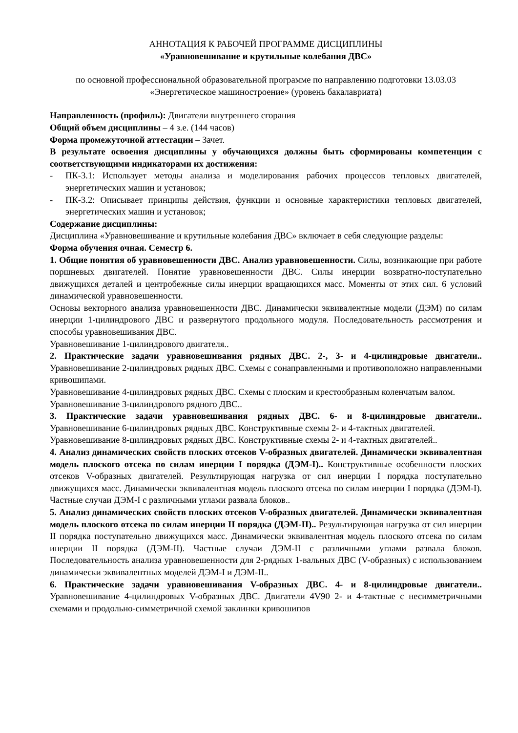АННОТАЦИЯ К РАБОЧЕЙ ПРОГРАММЕ ДИСЦИПЛИНЫ
«Уравновешивание и крутильные колебания ДВС»
по основной профессиональной образовательной программе по направлению подготовки 13.03.03 «Энергетическое машиностроение» (уровень бакалавриата)
Направленность (профиль): Двигатели внутреннего сгорания
Общий объем дисциплины – 4 з.е. (144 часов)
Форма промежуточной аттестации – Зачет.
В результате освоения дисциплины у обучающихся должны быть сформированы компетенции с соответствующими индикаторами их достижения:
- ПК-3.1: Использует методы анализа и моделирования рабочих процессов тепловых двигателей, энергетических машин и установок;
- ПК-3.2: Описывает принципы действия, функции и основные характеристики тепловых двигателей, энергетических машин и установок;
Содержание дисциплины:
Дисциплина «Уравновешивание и крутильные колебания ДВС» включает в себя следующие разделы:
Форма обучения очная. Семестр 6.
1. Общие понятия об уравновешенности ДВС. Анализ уравновешенности. Силы, возникающие при работе поршневых двигателей. Понятие уравновешенности ДВС. Силы инерции возвратно-поступательно движущихся деталей и центробежные силы инерции вращающихся масс. Моменты от этих сил. 6 условий динамической уравновешенности.
Основы векторного анализа уравновешенности ДВС. Динамически эквивалентные модели (ДЭМ) по силам инерции 1-цилиндрового ДВС и развернутого продольного модуля. Последовательность рассмотрения и способы уравновешивания ДВС.
Уравновешивание 1-цилиндрового двигателя..
2. Практические задачи уравновешивания рядных ДВС. 2-, 3- и 4-цилиндровые двигатели.. Уравновешивание 2-цилиндровых рядных ДВС. Схемы с сонаправленными и противоположно направленными кривошипами.
Уравновешивание 4-цилиндровых рядных ДВС. Схемы с плоским и крестообразным коленчатым валом.
Уравновешивание 3-цилиндрового рядного ДВС..
3. Практические задачи уравновешивания рядных ДВС. 6- и 8-цилиндровые двигатели.. Уравновешивание 6-цилиндровых рядных ДВС. Конструктивные схемы 2- и 4-тактных двигателей.
Уравновешивание 8-цилиндровых рядных ДВС. Конструктивные схемы 2- и 4-тактных двигателей..
4. Анализ динамических свойств плоских отсеков V-образных двигателей. Динамически эквивалентная модель плоского отсека по силам инерции I порядка (ДЭМ-I).. Конструктивные особенности плоских отсеков V-образных двигателей. Результирующая нагрузка от сил инерции I порядка поступательно движущихся масс. Динамически эквивалентная модель плоского отсека по силам инерции I порядка (ДЭМ-I). Частные случаи ДЭМ-I с различными углами развала блоков..
5. Анализ динамических свойств плоских отсеков V-образных двигателей. Динамически эквивалентная модель плоского отсека по силам инерции II порядка (ДЭМ-II).. Результирующая нагрузка от сил инерции II порядка поступательно движущихся масс. Динамически эквивалентная модель плоского отсека по силам инерции II порядка (ДЭМ-II). Частные случаи ДЭМ-II с различными углами развала блоков. Последовательность анализа уравновешенности для 2-рядных 1-вальных ДВС (V-образных) с использованием динамически эквивалентных моделей ДЭМ-I и ДЭМ-II..
6. Практические задачи уравновешивания V-образных ДВС. 4- и 8-цилиндровые двигатели.. Уравновешивание 4-цилиндровых V-образных ДВС. Двигатели 4V90 2- и 4-тактные с несимметричными схемами и продольно-симметричной схемой заклинки кривошипов